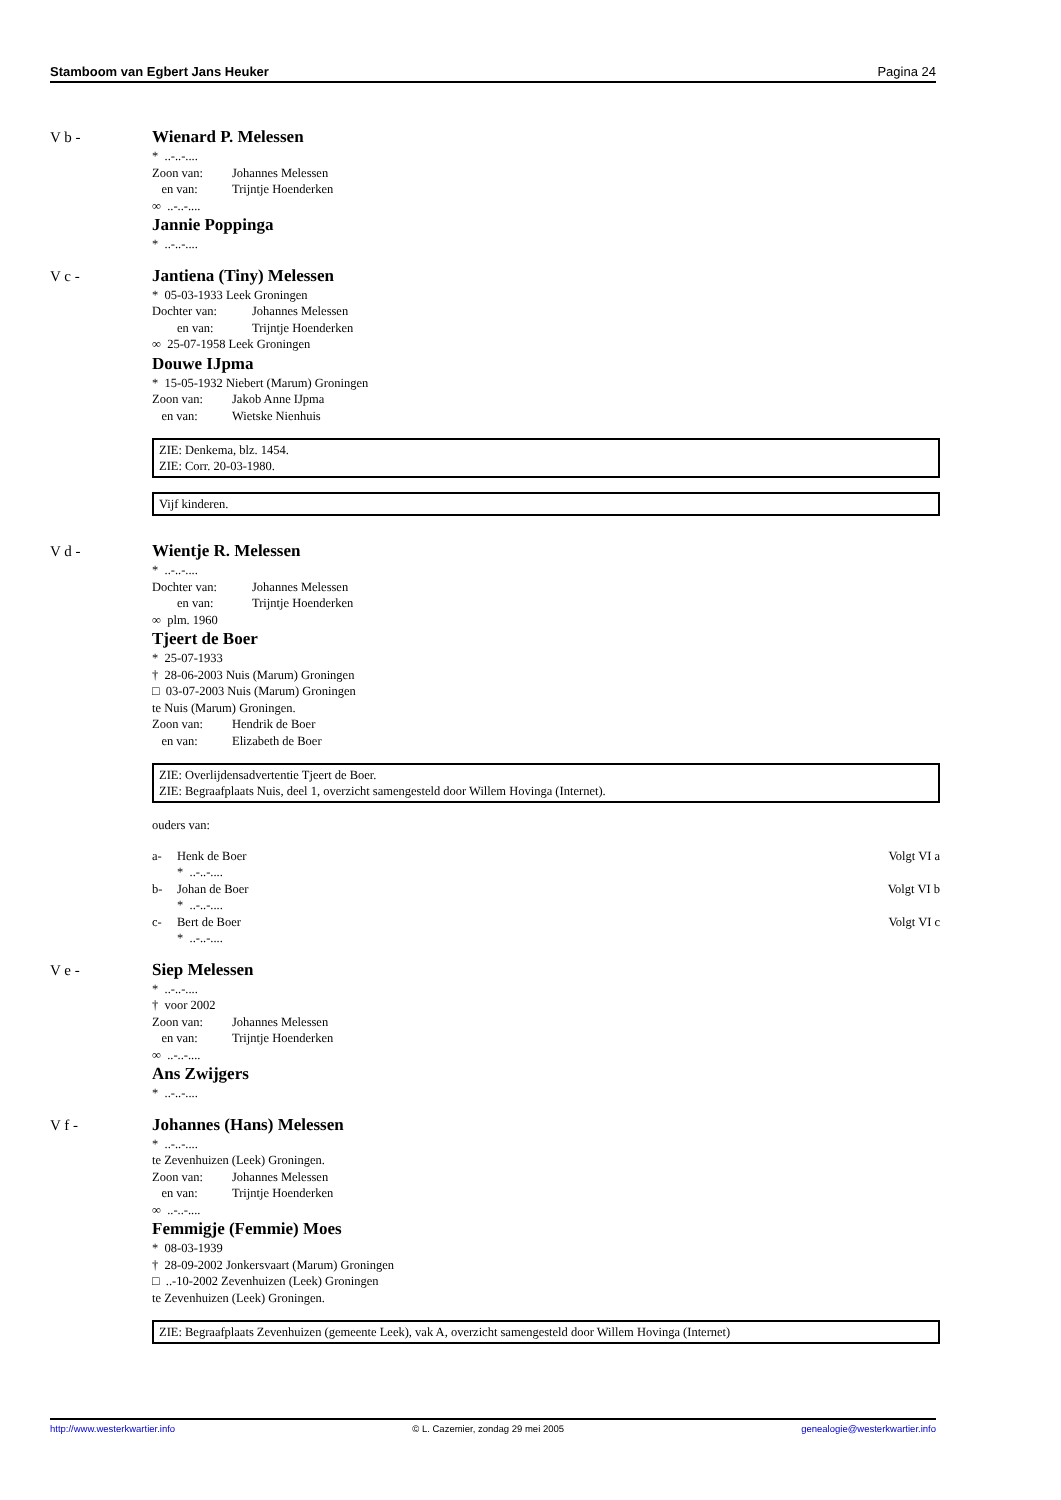Stamboom van Egbert Jans Heuker Pagina 24
V b -
Wienard P. Melessen
* ..-..-....
Zoon van: Johannes Melessen
en van: Trijntje Hoenderken
∞ ..-..-....
Jannie Poppinga
* ..-..-....
V c -
Jantiena (Tiny) Melessen
* 05-03-1933 Leek Groningen
Dochter van: Johannes Melessen
en van: Trijntje Hoenderken
∞ 25-07-1958 Leek Groningen
Douwe IJpma
* 15-05-1932 Niebert (Marum) Groningen
Zoon van: Jakob Anne IJpma
en van: Wietske Nienhuis
ZIE: Denkema, blz. 1454.
ZIE: Corr. 20-03-1980.
Vijf kinderen.
V d -
Wientje R. Melessen
* ..-..-....
Dochter van: Johannes Melessen
en van: Trijntje Hoenderken
∞ plm. 1960
Tjeert de Boer
* 25-07-1933
† 28-06-2003 Nuis (Marum) Groningen
□ 03-07-2003 Nuis (Marum) Groningen
te Nuis (Marum) Groningen.
Zoon van: Hendrik de Boer
en van: Elizabeth de Boer
ZIE: Overlijdensadvertentie Tjeert de Boer.
ZIE: Begraafplaats Nuis, deel 1, overzicht samengesteld door Willem Hovinga (Internet).
ouders van:
a- Henk de Boer Volgt VI a
* ..-..-....
b- Johan de Boer Volgt VI b
* ..-..-....
c- Bert de Boer Volgt VI c
* ..-..-....
V e -
Siep Melessen
* ..-..-....
† voor 2002
Zoon van: Johannes Melessen
en van: Trijntje Hoenderken
∞ ..-..-....
Ans Zwijgers
* ..-..-....
V f -
Johannes (Hans) Melessen
* ..-..-....
te Zevenhuizen (Leek) Groningen.
Zoon van: Johannes Melessen
en van: Trijntje Hoenderken
∞ ..-..-....
Femmigje (Femmie) Moes
* 08-03-1939
† 28-09-2002 Jonkersvaart (Marum) Groningen
□ ..-10-2002 Zevenhuizen (Leek) Groningen
te Zevenhuizen (Leek) Groningen.
ZIE: Begraafplaats Zevenhuizen (gemeente Leek), vak A, overzicht samengesteld door Willem Hovinga (Internet)
http://www.westerkwartier.info © L. Cazemier, zondag 29 mei 2005 genealogie@westerkwartier.info